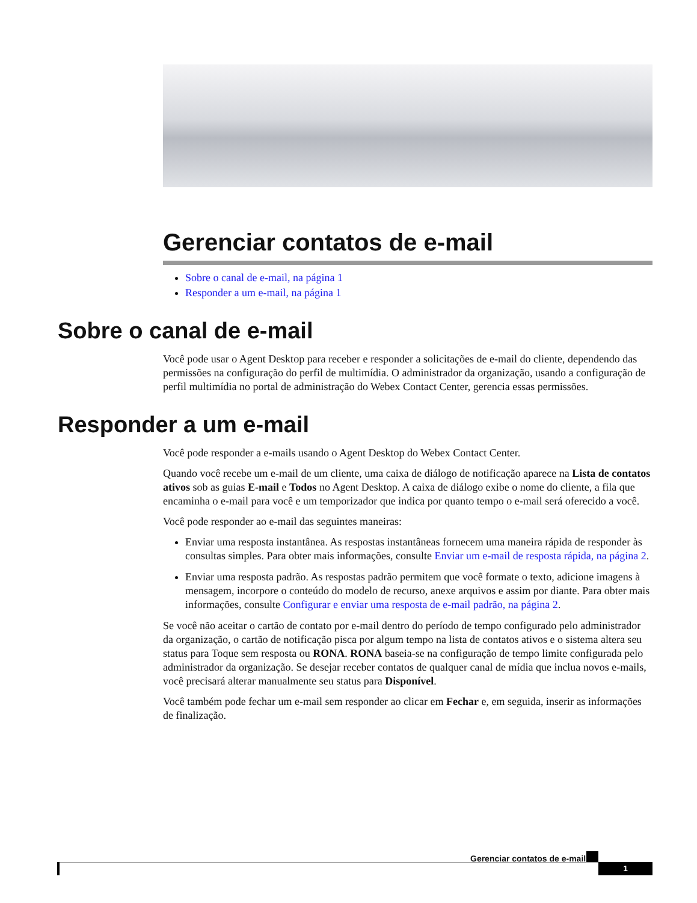Gerenciar contatos de e-mail
Sobre o canal de e-mail, na página 1
Responder a um e-mail, na página 1
Sobre o canal de e-mail
Você pode usar o Agent Desktop para receber e responder a solicitações de e-mail do cliente, dependendo das permissões na configuração do perfil de multimídia. O administrador da organização, usando a configuração de perfil multimídia no portal de administração do Webex Contact Center, gerencia essas permissões.
Responder a um e-mail
Você pode responder a e-mails usando o Agent Desktop do Webex Contact Center.
Quando você recebe um e-mail de um cliente, uma caixa de diálogo de notificação aparece na Lista de contatos ativos sob as guias E-mail e Todos no Agent Desktop. A caixa de diálogo exibe o nome do cliente, a fila que encaminha o e-mail para você e um temporizador que indica por quanto tempo o e-mail será oferecido a você.
Você pode responder ao e-mail das seguintes maneiras:
Enviar uma resposta instantânea. As respostas instantâneas fornecem uma maneira rápida de responder às consultas simples. Para obter mais informações, consulte Enviar um e-mail de resposta rápida, na página 2.
Enviar uma resposta padrão. As respostas padrão permitem que você formate o texto, adicione imagens à mensagem, incorpore o conteúdo do modelo de recurso, anexe arquivos e assim por diante. Para obter mais informações, consulte Configurar e enviar uma resposta de e-mail padrão, na página 2.
Se você não aceitar o cartão de contato por e-mail dentro do período de tempo configurado pelo administrador da organização, o cartão de notificação pisca por algum tempo na lista de contatos ativos e o sistema altera seu status para Toque sem resposta ou RONA. RONA baseia-se na configuração de tempo limite configurada pelo administrador da organização. Se desejar receber contatos de qualquer canal de mídia que inclua novos e-mails, você precisará alterar manualmente seu status para Disponível.
Você também pode fechar um e-mail sem responder ao clicar em Fechar e, em seguida, inserir as informações de finalização.
Gerenciar contatos de e-mail
1